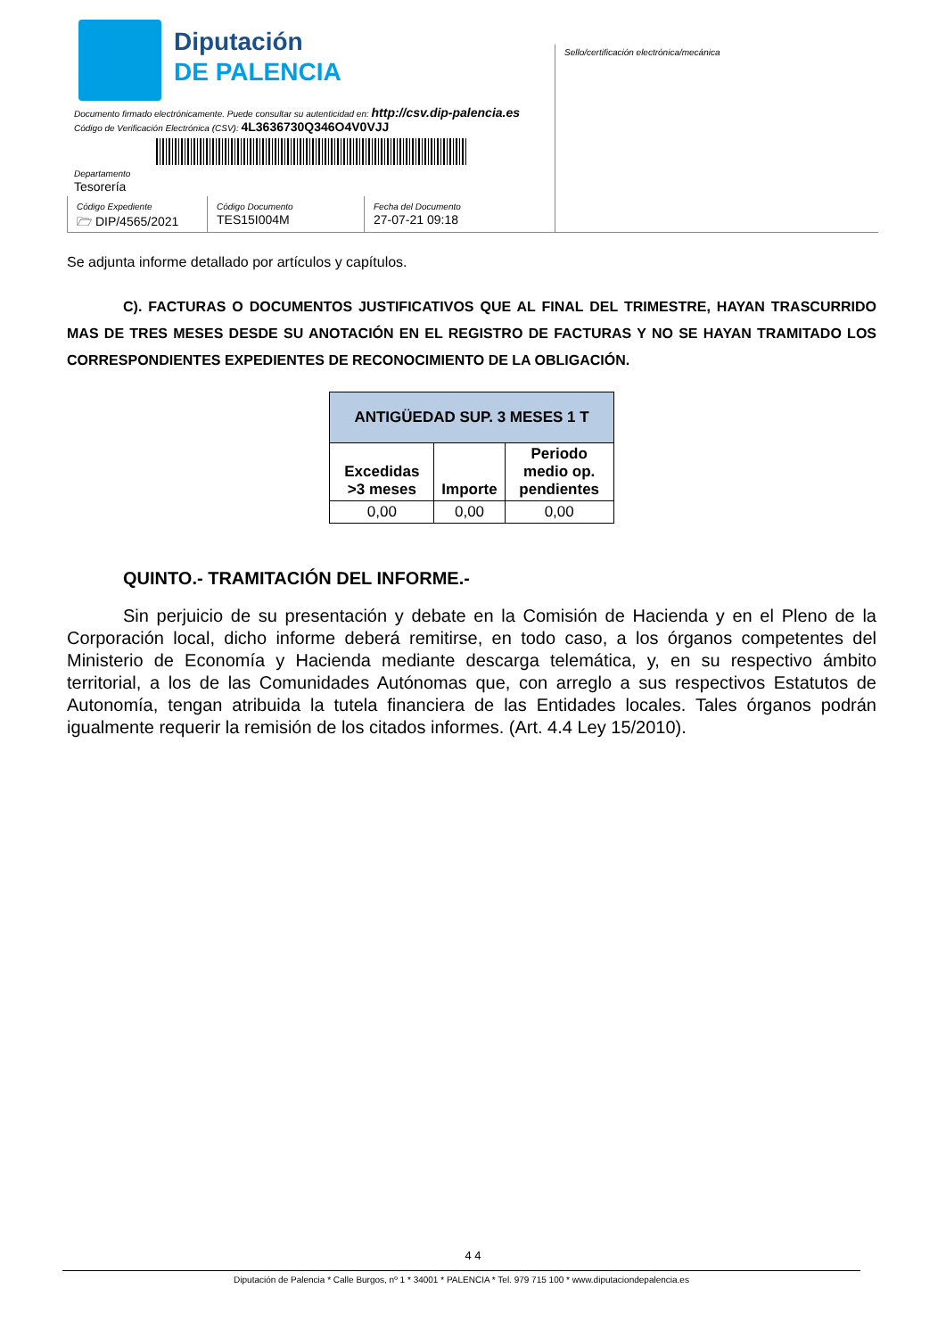Diputación
DE PALENCIA
Documento firmado electrónicamente. Puede consultar su autenticidad en: http://csv.dip-palencia.es
Código de Verificación Electrónica (CSV): 4L3636730Q346O4V0VJJ
Departamento
Tesorería
Código Expediente
🗁 DIP/4565/2021
Código Documento
TES15I004M
Fecha del Documento
27-07-21 09:18
Sello/certificación electrónica/mecánica
Se adjunta informe detallado por artículos y capítulos.
C). FACTURAS O DOCUMENTOS JUSTIFICATIVOS QUE AL FINAL DEL TRIMESTRE, HAYAN TRASCURRIDO MAS DE TRES MESES DESDE SU ANOTACIÓN EN EL REGISTRO DE FACTURAS Y NO SE HAYAN TRAMITADO LOS CORRESPONDIENTES EXPEDIENTES DE RECONOCIMIENTO DE LA OBLIGACIÓN.
| ANTIGÜEDAD SUP. 3 MESES 1 T | | |
| Excedidas >3 meses | Importe | Periodo medio op. pendientes |
| 0,00 | 0,00 | 0,00 |
QUINTO.- TRAMITACIÓN DEL INFORME.-
Sin perjuicio de su presentación y debate en la Comisión de Hacienda y en el Pleno de la Corporación local, dicho informe deberá remitirse, en todo caso, a los órganos competentes del Ministerio de Economía y Hacienda mediante descarga telemática, y, en su respectivo ámbito territorial, a los de las Comunidades Autónomas que, con arreglo a sus respectivos Estatutos de Autonomía, tengan atribuida la tutela financiera de las Entidades locales. Tales órganos podrán igualmente requerir la remisión de los citados informes. (Art. 4.4 Ley 15/2010).
4 4
Diputación de Palencia * Calle Burgos, nº 1 * 34001 * PALENCIA * Tel. 979 715 100 * www.diputaciondepalencia.es